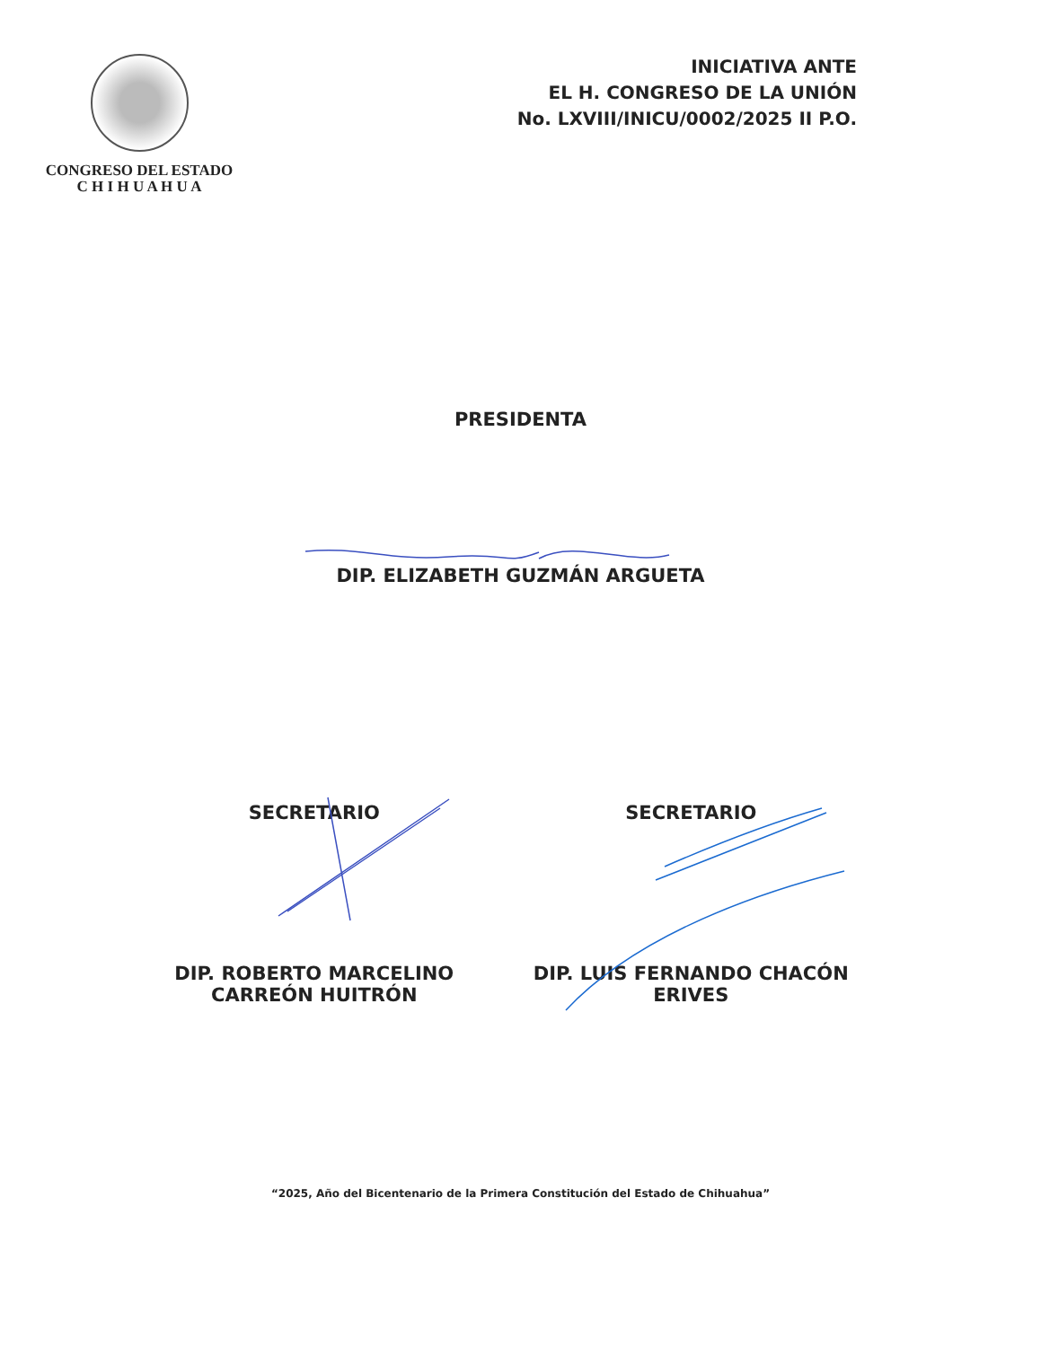CONGRESO DEL ESTADO
C H I H U A H U A
INICIATIVA ANTE
EL H. CONGRESO DE LA UNIÓN
No. LXVIII/INICU/0002/2025 II P.O.
PRESIDENTA
DIP. ELIZABETH GUZMÁN ARGUETA
SECRETARIO SECRETARIO
DIP. ROBERTO MARCELINO CARREÓN HUITRÓN
DIP. LUIS FERNANDO CHACÓN ERIVES
“2025, Año del Bicentenario de la Primera Constitución del Estado de Chihuahua”